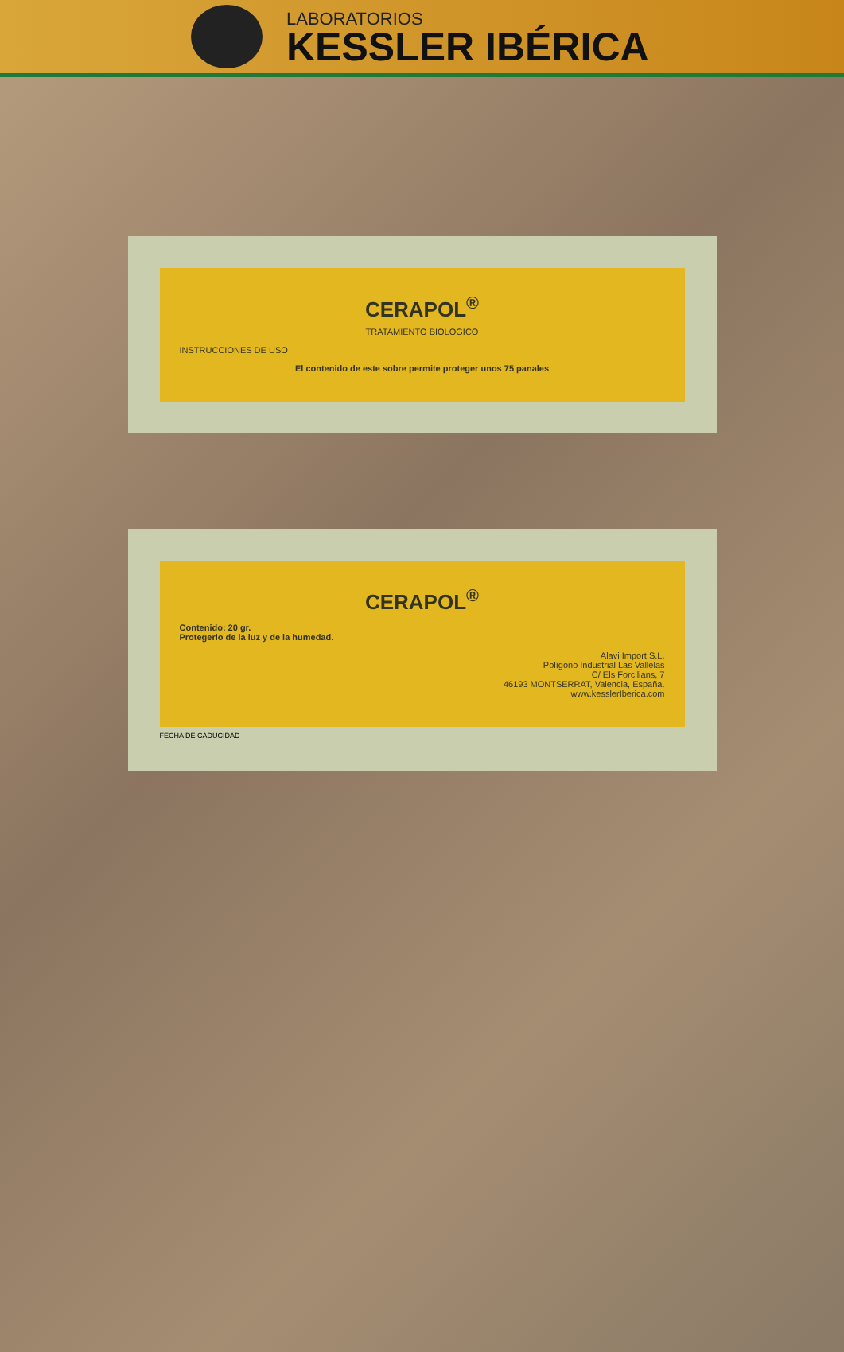LABORATORIOS
KESSLER IBÉRICA
CERAPOL<sup>®</sup>
TRATAMIENTO BIOLÓGICO
INSTRUCCIONES DE USO
El contenido de este sobre permite proteger unos 75 panales
CERAPOL<sup>®</sup>
Contenido: 20 gr.
Protegerlo de la luz y de la humedad.
Alavi Import S.L.
Polígono Industrial Las Vallelas
C/ Els Forcilians, 7
46193 MONTSERRAT, Valencia, España.
www.kesslerIberica.com
FECHA DE CADUCIDAD